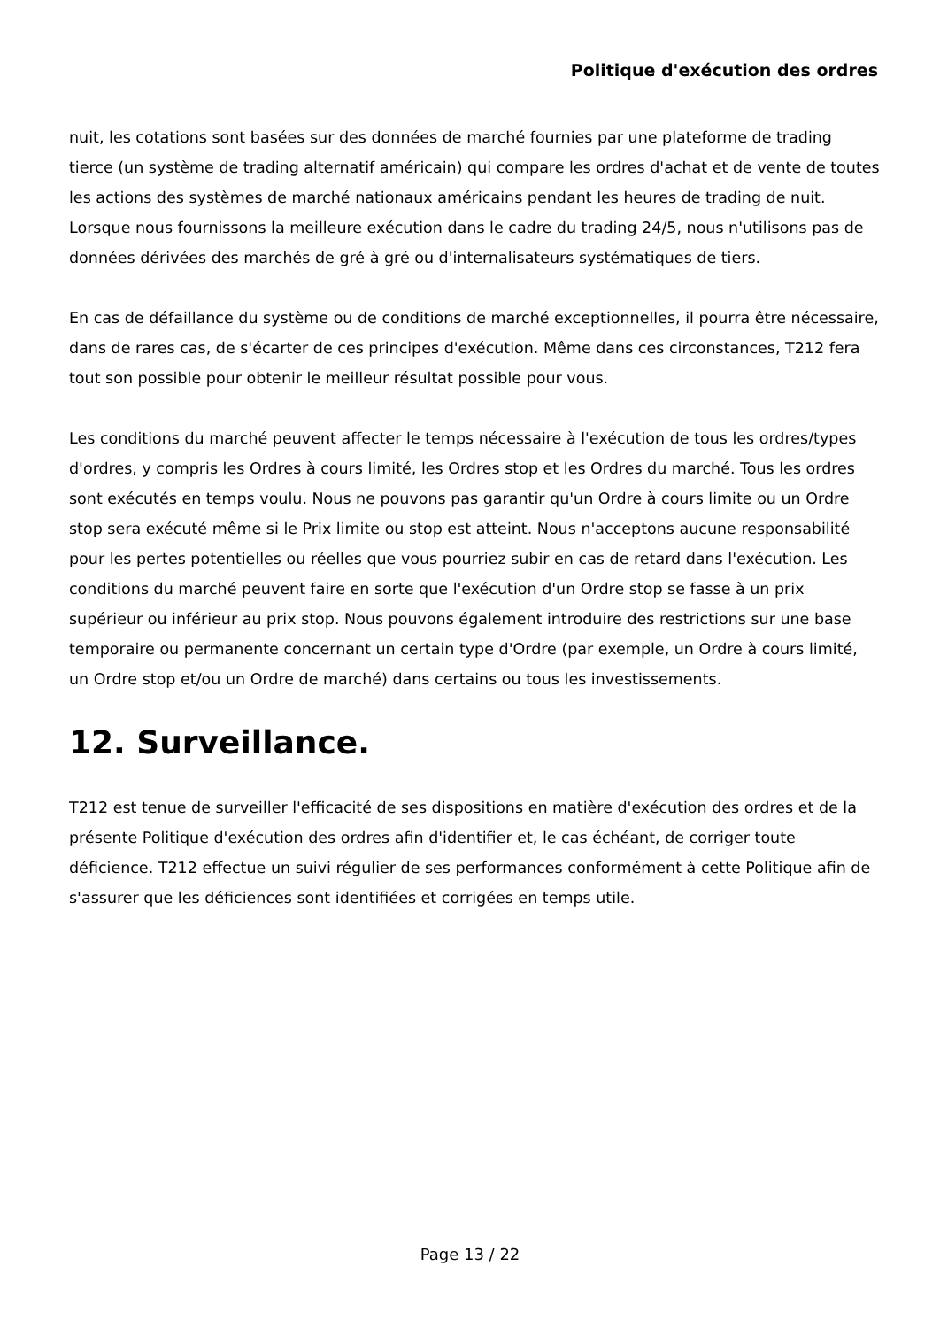Politique d'exécution des ordres
nuit, les cotations sont basées sur des données de marché fournies par une plateforme de trading tierce (un système de trading alternatif américain) qui compare les ordres d'achat et de vente de toutes les actions des systèmes de marché nationaux américains pendant les heures de trading de nuit. Lorsque nous fournissons la meilleure exécution dans le cadre du trading 24/5, nous n'utilisons pas de données dérivées des marchés de gré à gré ou d'internalisateurs systématiques de tiers.
En cas de défaillance du système ou de conditions de marché exceptionnelles, il pourra être nécessaire, dans de rares cas, de s'écarter de ces principes d'exécution. Même dans ces circonstances, T212 fera tout son possible pour obtenir le meilleur résultat possible pour vous.
Les conditions du marché peuvent affecter le temps nécessaire à l'exécution de tous les ordres/types d'ordres, y compris les Ordres à cours limité, les Ordres stop et les Ordres du marché. Tous les ordres sont exécutés en temps voulu. Nous ne pouvons pas garantir qu'un Ordre à cours limite ou un Ordre stop sera exécuté même si le Prix limite ou stop est atteint. Nous n'acceptons aucune responsabilité pour les pertes potentielles ou réelles que vous pourriez subir en cas de retard dans l'exécution. Les conditions du marché peuvent faire en sorte que l'exécution d'un Ordre stop se fasse à un prix supérieur ou inférieur au prix stop. Nous pouvons également introduire des restrictions sur une base temporaire ou permanente concernant un certain type d'Ordre (par exemple, un Ordre à cours limité, un Ordre stop et/ou un Ordre de marché) dans certains ou tous les investissements.
12. Surveillance.
T212 est tenue de surveiller l'efficacité de ses dispositions en matière d'exécution des ordres et de la présente Politique d'exécution des ordres afin d'identifier et, le cas échéant, de corriger toute déficience. T212 effectue un suivi régulier de ses performances conformément à cette Politique afin de s'assurer que les déficiences sont identifiées et corrigées en temps utile.
Page 13 / 22